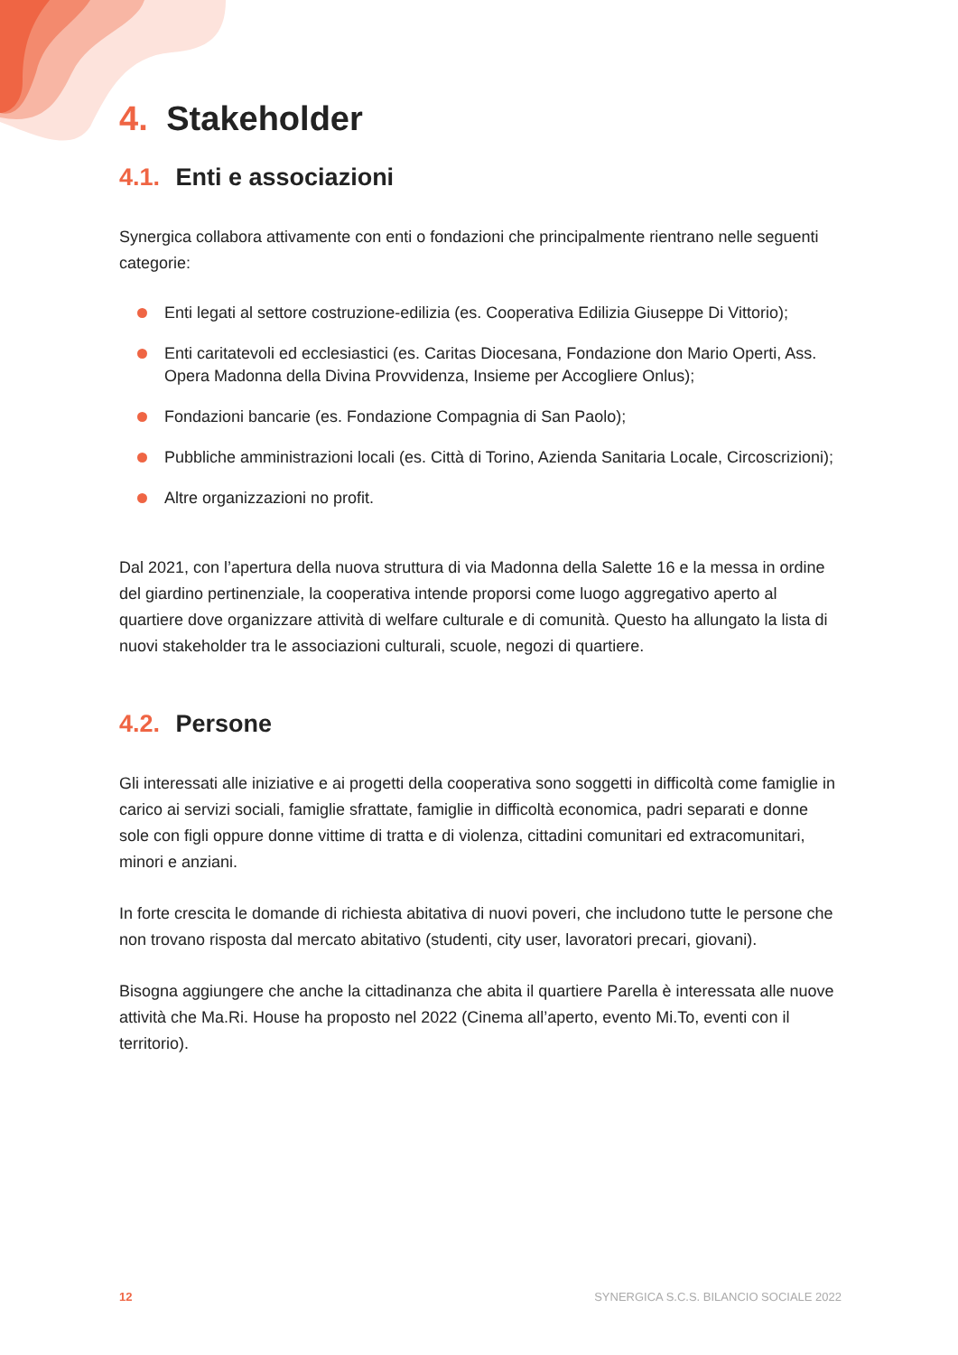4. Stakeholder
4.1. Enti e associazioni
Synergica collabora attivamente con enti o fondazioni che principalmente rientrano nelle seguenti categorie:
Enti legati al settore costruzione-edilizia (es. Cooperativa Edilizia Giuseppe Di Vittorio);
Enti caritatevoli ed ecclesiastici (es. Caritas Diocesana, Fondazione don Mario Operti, Ass. Opera Madonna della Divina Provvidenza, Insieme per Accogliere Onlus);
Fondazioni bancarie (es. Fondazione Compagnia di San Paolo);
Pubbliche amministrazioni locali (es. Città di Torino, Azienda Sanitaria Locale, Circoscrizioni);
Altre organizzazioni no profit.
Dal 2021, con l’apertura della nuova struttura di via Madonna della Salette 16 e la messa in ordine del giardino pertinenziale, la cooperativa intende proporsi come luogo aggregativo aperto al quartiere dove organizzare attività di welfare culturale e di comunità. Questo ha allungato la lista di nuovi stakeholder tra le associazioni culturali, scuole, negozi di quartiere.
4.2. Persone
Gli interessati alle iniziative e ai progetti della cooperativa sono soggetti in difficoltà come famiglie in carico ai servizi sociali, famiglie sfrattate, famiglie in difficoltà economica, padri separati e donne sole con figli oppure donne vittime di tratta e di violenza, cittadini comunitari ed extracomunitari, minori e anziani.
In forte crescita le domande di richiesta abitativa di nuovi poveri, che includono tutte le persone che non trovano risposta dal mercato abitativo (studenti, city user, lavoratori precari, giovani).
Bisogna aggiungere che anche la cittadinanza che abita il quartiere Parella è interessata alle nuove attività che Ma.Ri. House ha proposto nel 2022 (Cinema all’aperto, evento Mi.To, eventi con il territorio).
12 SYNERGICA S.C.S. BILANCIO SOCIALE 2022